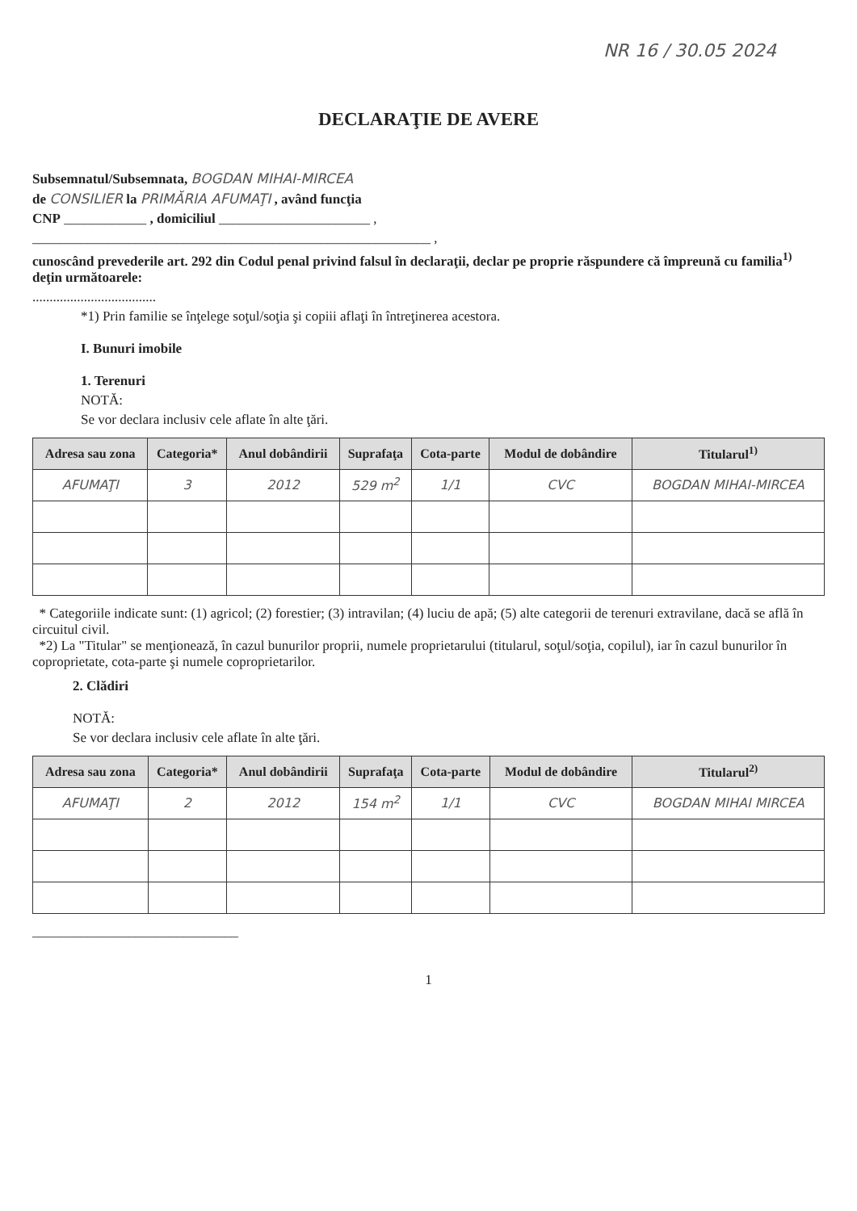NR 16 / 30.05 2024
DECLARAŢIE DE AVERE
Subsemnatul/Subsemnata, BOGDAN MIHAI-MIRCEA
de CONSILIER la PRIMĂRIA AFUMAŢI , având funcţia
CNP ____________ , domiciliul ______________________ ,
__________________________________________________________ ,
cunoscând prevederile art. 292 din Codul penal privind falsul în declaraţii, declar pe proprie răspundere că împreună cu familia<sup>1)</sup> deţin următoarele:
....................................
*1) Prin familie se înţelege soţul/soţia şi copiii aflaţi în întreţinerea acestora.
I. Bunuri imobile
1. Terenuri
NOTĂ:
Se vor declara inclusiv cele aflate în alte ţări.
| Adresa sau zona | Categoria* | Anul dobândirii | Suprafaţa | Cota-parte | Modul de dobândire | Titularul<sup>1)</sup> |
| --- | --- | --- | --- | --- | --- | --- |
| AFUMAŢI | 3 | 2012 | 529 m<sup>2</sup> | 1/1 | CVC | BOGDAN MIHAI-MIRCEA |
* Categoriile indicate sunt: (1) agricol; (2) forestier; (3) intravilan; (4) luciu de apă; (5) alte categorii de terenuri extravilane, dacă se află în circuitul civil.
*2) La "Titular" se menţionează, în cazul bunurilor proprii, numele proprietarului (titularul, soţul/soţia, copilul), iar în cazul bunurilor în coproprietate, cota-parte şi numele coproprietarilor.
2. Clădiri
NOTĂ:
Se vor declara inclusiv cele aflate în alte ţări.
| Adresa sau zona | Categoria* | Anul dobândirii | Suprafaţa | Cota-parte | Modul de dobândire | Titularul<sup>2)</sup> |
| --- | --- | --- | --- | --- | --- | --- |
| AFUMAŢI | 2 | 2012 | 154 m<sup>2</sup> | 1/1 | CVC | BOGDAN MIHAI MIRCEA |
______________________________
1